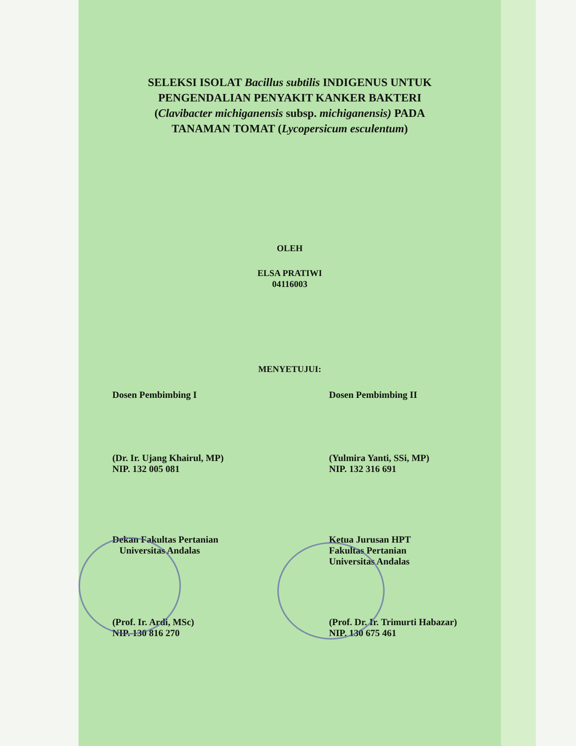SELEKSI ISOLAT Bacillus subtilis INDIGENUS UNTUK
PENGENDALIAN PENYAKIT KANKER BAKTERI
(Clavibacter michiganensis subsp. michiganensis) PADA
TANAMAN TOMAT (Lycopersicum esculentum)
OLEH
ELSA PRATIWI
04116003
MENYETUJUI:
Dosen Pembimbing I Dosen Pembimbing II
(Dr. Ir. Ujang Khairul, MP)
NIP. 132 005 081
(Yulmira Yanti, SSi, MP)
NIP. 132 316 691
Dekan Fakultas Pertanian
Universitas Andalas
Ketua Jurusan HPT
Fakultas Pertanian
Universitas Andalas
(Prof. Ir. Ardi, MSc)
NIP. 130 816 270
(Prof. Dr. Ir. Trimurti Habazar)
NIP. 130 675 461